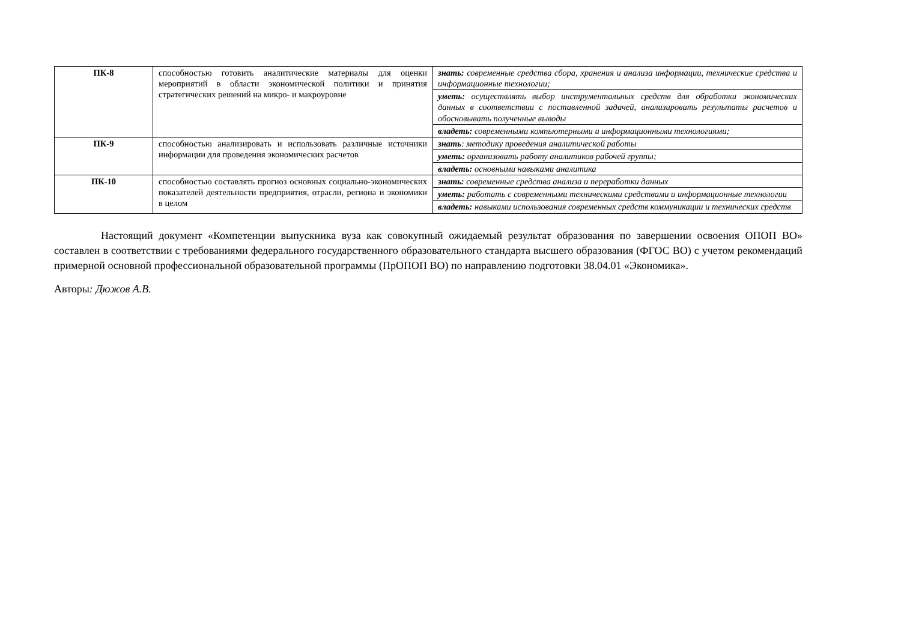| ПК-8 | способностью готовить аналитические материалы для оценки мероприятий в области экономической политики и принятия стратегических решений на микро- и макроуровне | знать: современные средства сбора, хранения и анализа информации, технические средства и информационные технологии; |
| | | уметь: осуществлять выбор инструментальных средств для обработки экономических данных в соответствии с поставленной задачей, анализировать результаты расчетов и обосновывать полученные выводы |
| | | владеть: современными компьютерными и информационными технологиями; |
| ПК-9 | способностью анализировать и использовать различные источники информации для проведения экономических расчетов | знать : методику проведения аналитической работы |
| | | уметь: организовать работу аналитиков рабочей группы; |
| | | владеть: основными навыками аналитика |
| ПК-10 | способностью составлять прогноз основных социально-экономических показателей деятельности предприятия, отрасли, региона и экономики в целом | знать: современные средства анализа и переработки данных |
| | | уметь: работать с современными техническими средствами и информационные технологии |
| | | владеть: навыками использования современных средств коммуникации и технических средств |
Настоящий документ «Компетенции выпускника вуза как совокупный ожидаемый результат образования по завершении освоения ОПОП ВО» составлен в соответствии с требованиями федерального государственного образовательного стандарта высшего образования (ФГОС ВО) с учетом рекомендаций примерной основной профессиональной образовательной программы (ПрОПОП ВО) по направлению подготовки 38.04.01 «Экономика».
Авторы: Дюжов А.В.